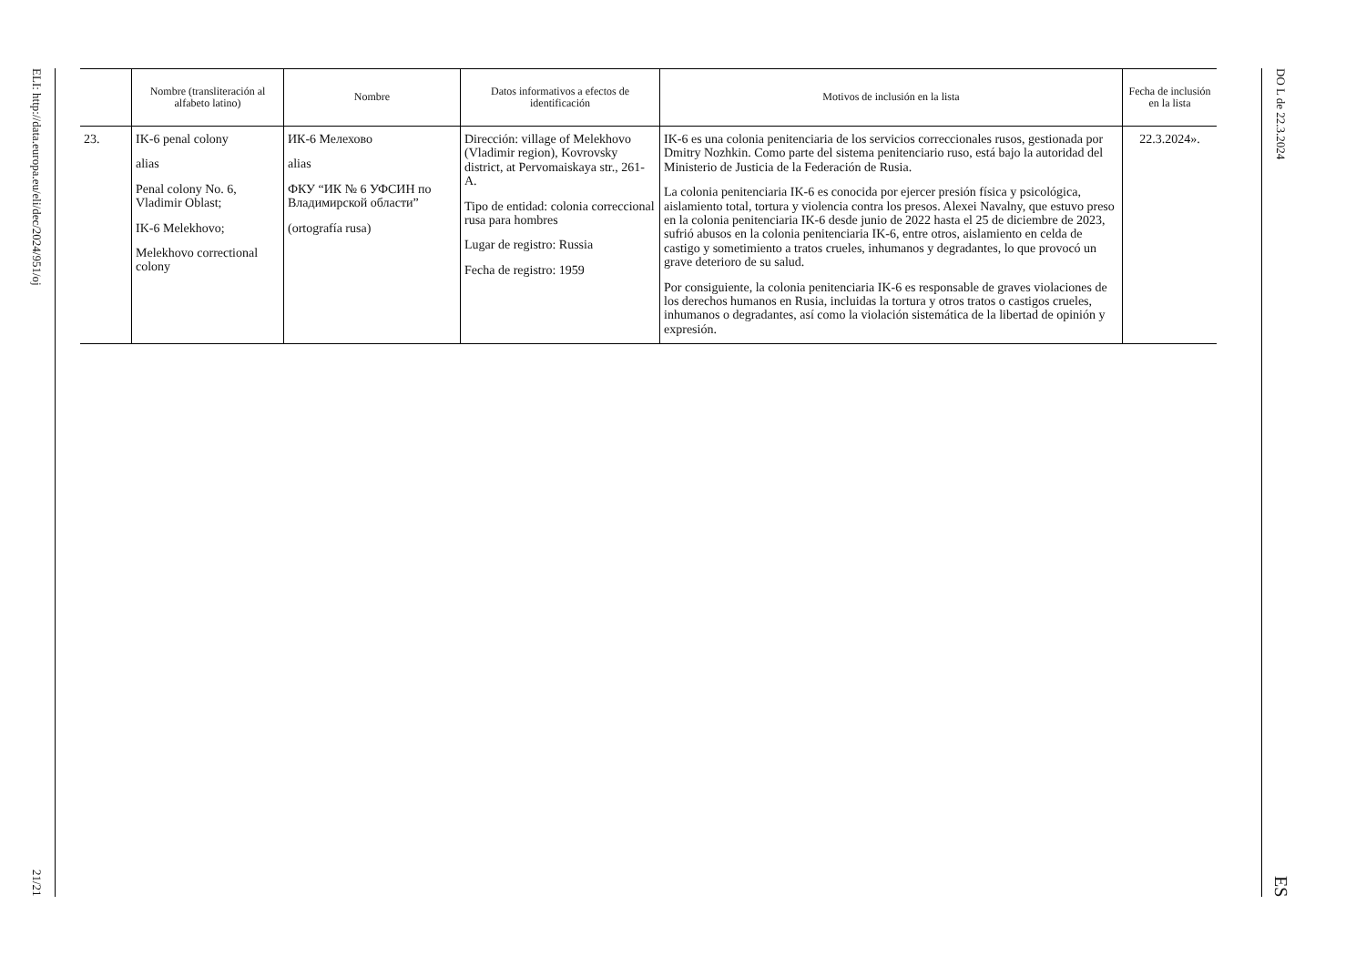ELI: http://data.europa.eu/eli/dec/2024/951/oj
21/21
| | Nombre (transliteración al alfabeto latino) | Nombre | Datos informativos a efectos de identificación | Motivos de inclusión en la lista | Fecha de inclusión en la lista |
| --- | --- | --- | --- | --- | --- |
| 23. | IK-6 penal colony alias Penal colony No. 6, Vladimir Oblast; IK-6 Melekhovo; Melekhovo correctional colony | ИК-6 Мелехово alias ФКУ “ИК № 6 УФСИН по Владимирской области” (ortografía rusa) | Dirección: village of Melekhovo (Vladimir region), Kovrovsky district, at Pervomaiskaya str., 261-A. Tipo de entidad: colonia correccional rusa para hombres Lugar de registro: Russia Fecha de registro: 1959 | IK-6 es una colonia penitenciaria de los servicios correccionales rusos, gestionada por Dmitry Nozhkin. Como parte del sistema penitenciario ruso, está bajo la autoridad del Ministerio de Justicia de la Federación de Rusia. La colonia penitenciaria IK-6 es conocida por ejercer presión física y psicológica, aislamiento total, tortura y violencia contra los presos. Alexei Navalny, que estuvo preso en la colonia penitenciaria IK-6 desde junio de 2022 hasta el 25 de diciembre de 2023, sufrió abusos en la colonia penitenciaria IK-6, entre otros, aislamiento en celda de castigo y sometimiento a tratos crueles, inhumanos y degradantes, lo que provocó un grave deterioro de su salud. Por consiguiente, la colonia penitenciaria IK-6 es responsable de graves violaciones de los derechos humanos en Rusia, incluidas la tortura y otros tratos o castigos crueles, inhumanos o degradantes, así como la violación sistemática de la libertad de opinión y expresión. | 22.3.2024». |
DO L de 22.3.2024
ES